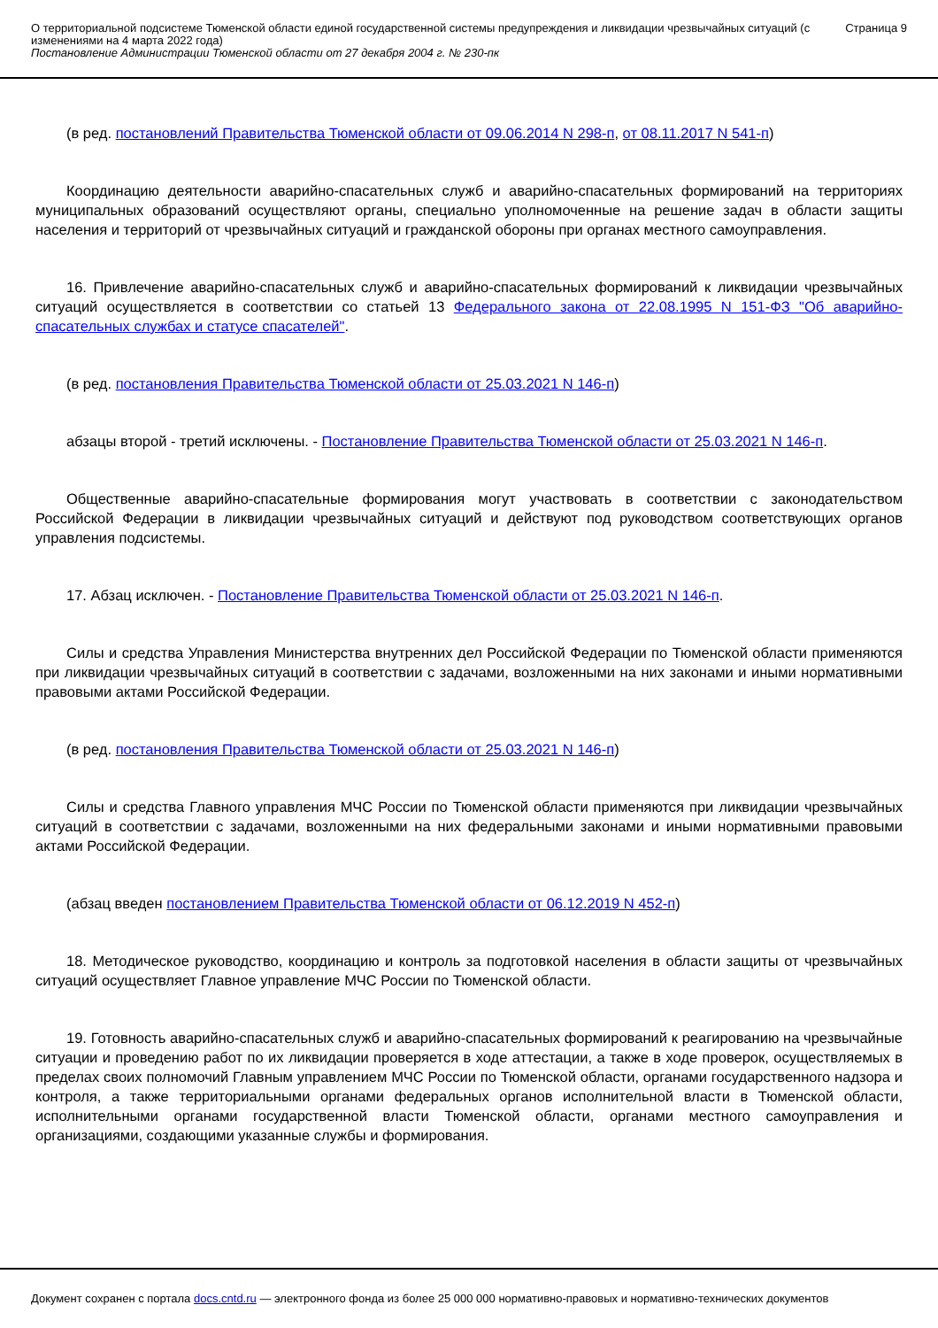О территориальной подсистеме Тюменской области единой государственной системы предупреждения и ликвидации чрезвычайных ситуаций (с изменениями на 4 марта 2022 года)
Постановление Администрации Тюменской области от 27 декабря 2004 г. № 230-пк
Страница 9
(в ред. постановлений Правительства Тюменской области от 09.06.2014 N 298-п, от 08.11.2017 N 541-п)
Координацию деятельности аварийно-спасательных служб и аварийно-спасательных формирований на территориях муниципальных образований осуществляют органы, специально уполномоченные на решение задач в области защиты населения и территорий от чрезвычайных ситуаций и гражданской обороны при органах местного самоуправления.
16. Привлечение аварийно-спасательных служб и аварийно-спасательных формирований к ликвидации чрезвычайных ситуаций осуществляется в соответствии со статьей 13 Федерального закона от 22.08.1995 N 151-ФЗ "Об аварийно-спасательных службах и статусе спасателей".
(в ред. постановления Правительства Тюменской области от 25.03.2021 N 146-п)
абзацы второй - третий исключены. - Постановление Правительства Тюменской области от 25.03.2021 N 146-п.
Общественные аварийно-спасательные формирования могут участвовать в соответствии с законодательством Российской Федерации в ликвидации чрезвычайных ситуаций и действуют под руководством соответствующих органов управления подсистемы.
17. Абзац исключен. - Постановление Правительства Тюменской области от 25.03.2021 N 146-п.
Силы и средства Управления Министерства внутренних дел Российской Федерации по Тюменской области применяются при ликвидации чрезвычайных ситуаций в соответствии с задачами, возложенными на них законами и иными нормативными правовыми актами Российской Федерации.
(в ред. постановления Правительства Тюменской области от 25.03.2021 N 146-п)
Силы и средства Главного управления МЧС России по Тюменской области применяются при ликвидации чрезвычайных ситуаций в соответствии с задачами, возложенными на них федеральными законами и иными нормативными правовыми актами Российской Федерации.
(абзац введен постановлением Правительства Тюменской области от 06.12.2019 N 452-п)
18. Методическое руководство, координацию и контроль за подготовкой населения в области защиты от чрезвычайных ситуаций осуществляет Главное управление МЧС России по Тюменской области.
19. Готовность аварийно-спасательных служб и аварийно-спасательных формирований к реагированию на чрезвычайные ситуации и проведению работ по их ликвидации проверяется в ходе аттестации, а также в ходе проверок, осуществляемых в пределах своих полномочий Главным управлением МЧС России по Тюменской области, органами государственного надзора и контроля, а также территориальными органами федеральных органов исполнительной власти в Тюменской области, исполнительными органами государственной власти Тюменской области, органами местного самоуправления и организациями, создающими указанные службы и формирования.
Документ сохранен с портала docs.cntd.ru — электронного фонда из более 25 000 000 нормативно-правовых и нормативно-технических документов